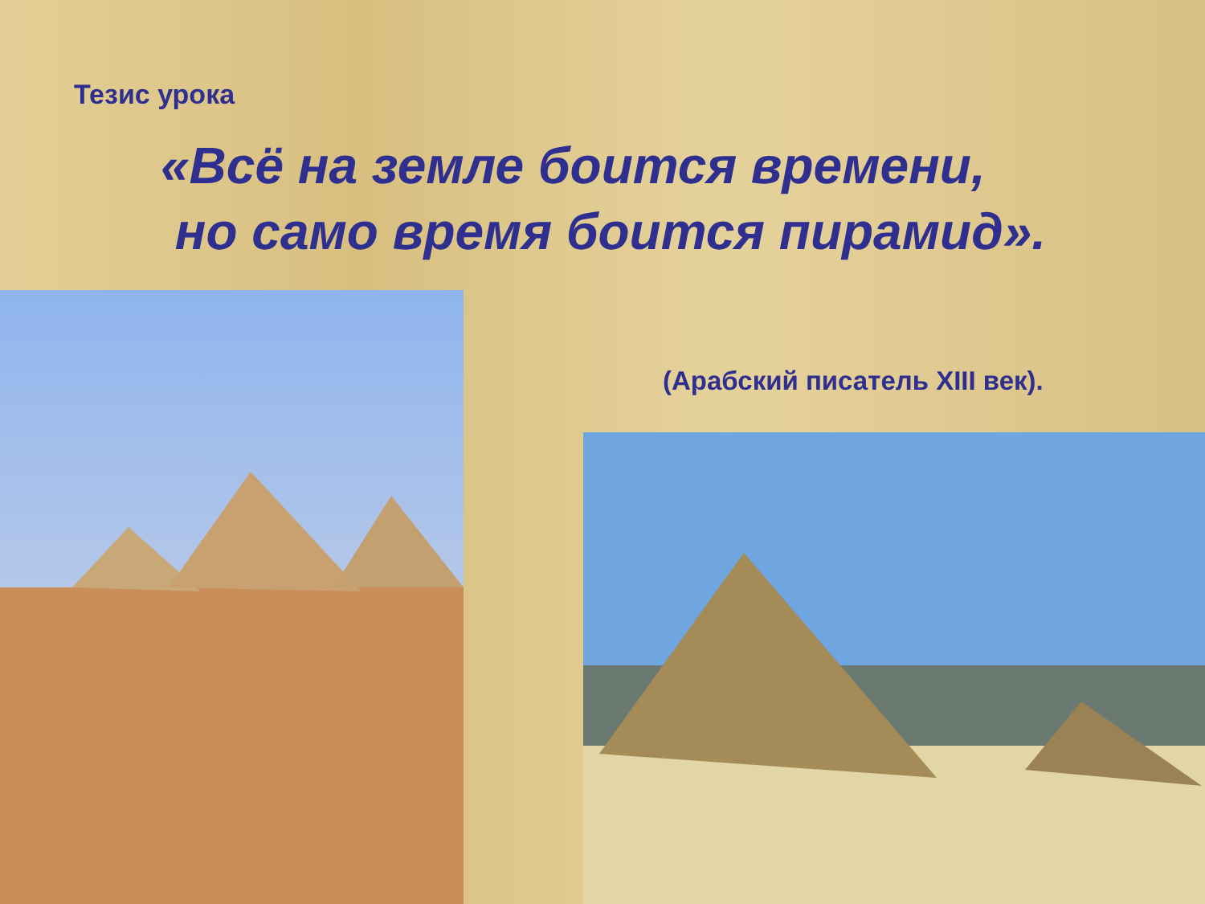Тезис урока
«Всё на земле боится времени,
но само время боится пирамид».
(Арабский писатель XIII век).